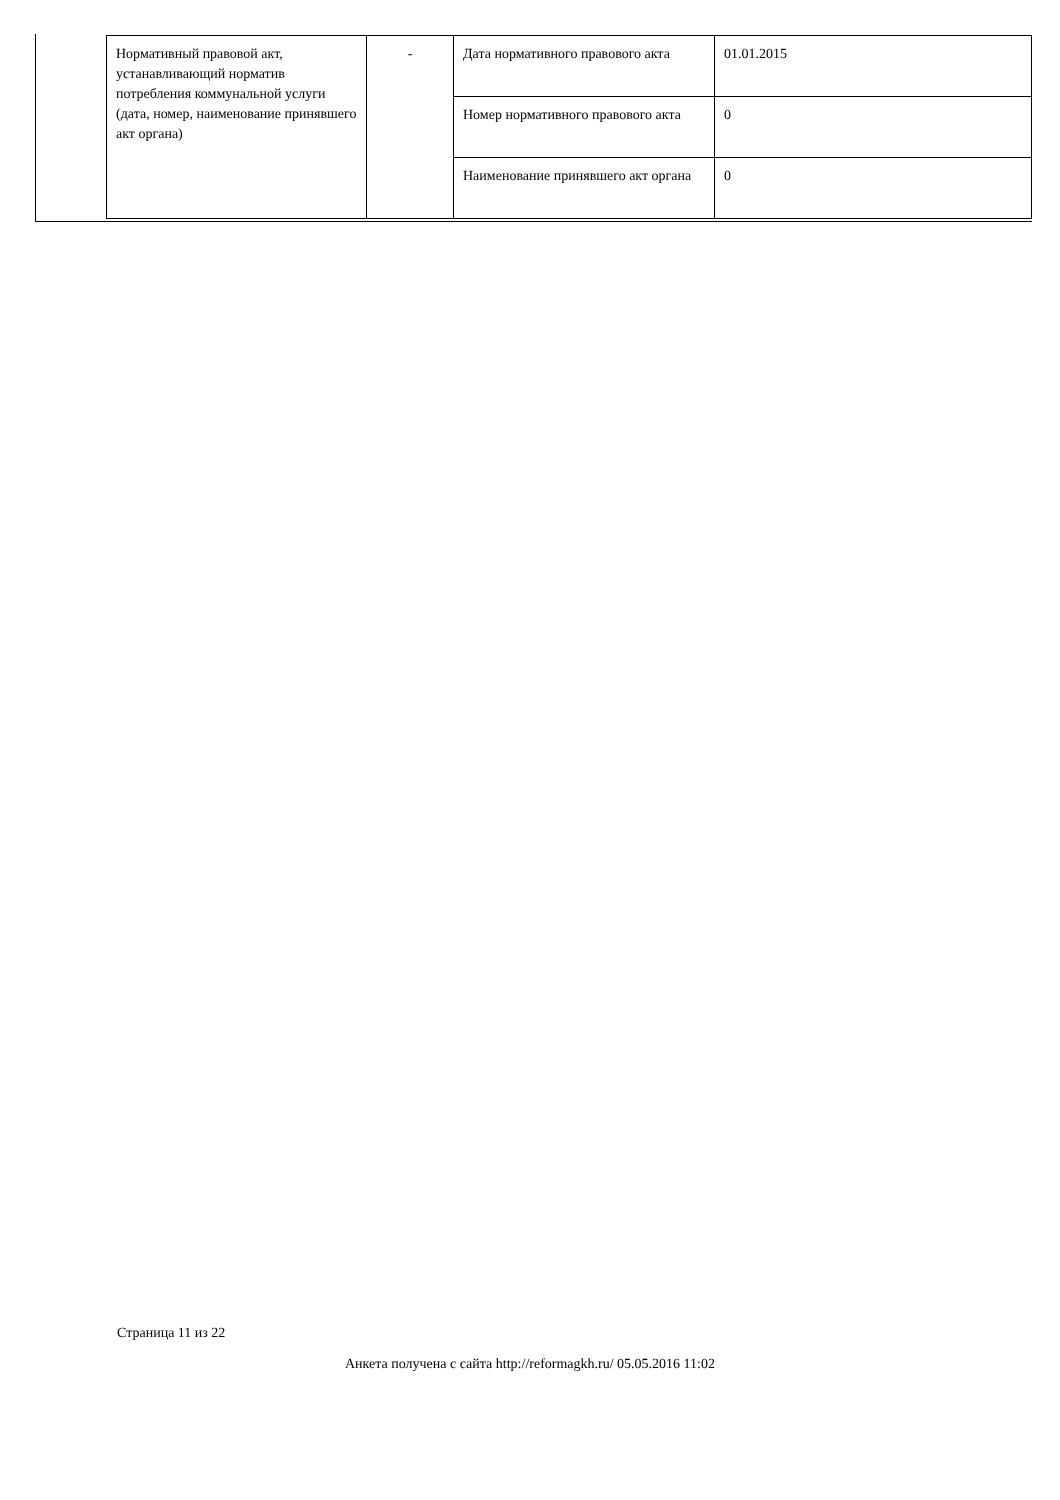| Нормативный правовой акт, устанавливающий норматив потребления коммунальной услуги (дата, номер, наименование принявшего акт органа) | - | Дата нормативного правового акта | 01.01.2015 |
| | | Номер нормативного правового акта | 0 |
| | | Наименование принявшего акт органа | 0 |
Страница 11 из 22
Анкета получена с сайта http://reformagkh.ru/ 05.05.2016 11:02